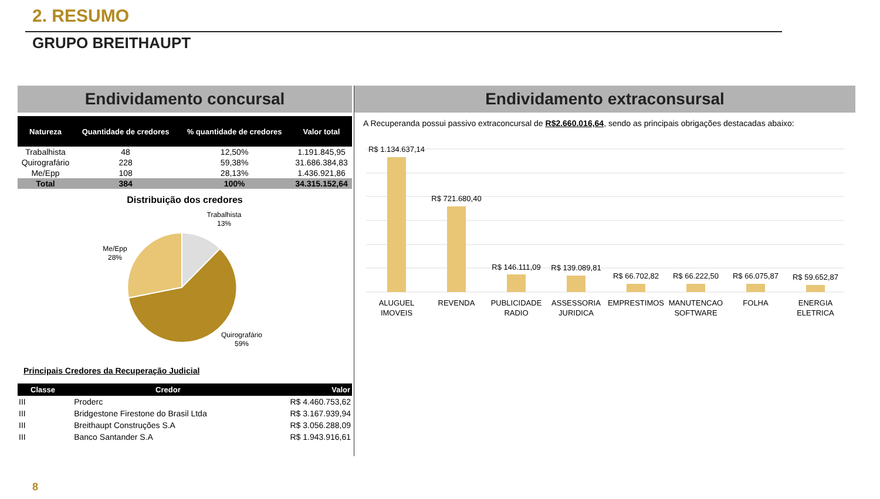2. RESUMO
GRUPO BREITHAUPT
Endividamento concursal
| Natureza | Quantidade de credores | % quantidade de credores | Valor total |
| --- | --- | --- | --- |
| Trabalhista | 48 | 12,50% | 1.191.845,95 |
| Quirografário | 228 | 59,38% | 31.686.384,83 |
| Me/Epp | 108 | 28,13% | 1.436.921,86 |
| Total | 384 | 100% | 34.315.152,64 |
Distribuição dos credores
Trabalhista
13%
Me/Epp
28%
Quirografário
59%
Principais Credores da Recuperação Judicial
| Classe | Credor | Valor |
| --- | --- | --- |
| III | Proderc | R$ 4.460.753,62 |
| III | Bridgestone Firestone do Brasil Ltda | R$ 3.167.939,94 |
| III | Breithaupt Construções S.A | R$ 3.056.288,09 |
| III | Banco Santander S.A | R$ 1.943.916,61 |
Endividamento extraconsursal
A Recuperanda possui passivo extraconcursal de R$2.660.016,64, sendo as principais obrigações destacadas abaixo:
R$ 1.134.637,14
R$ 721.680,40
R$ 146.111,09
R$ 139.089,81
R$ 66.702,82
R$ 66.222,50
R$ 66.075,87
R$ 59.652,87
ALUGUEL
IMOVEIS
REVENDA
PUBLICIDADE
RADIO
ASSESSORIA
JURIDICA
EMPRESTIMOS
MANUTENCAO
SOFTWARE
FOLHA
ENERGIA
ELETRICA
8